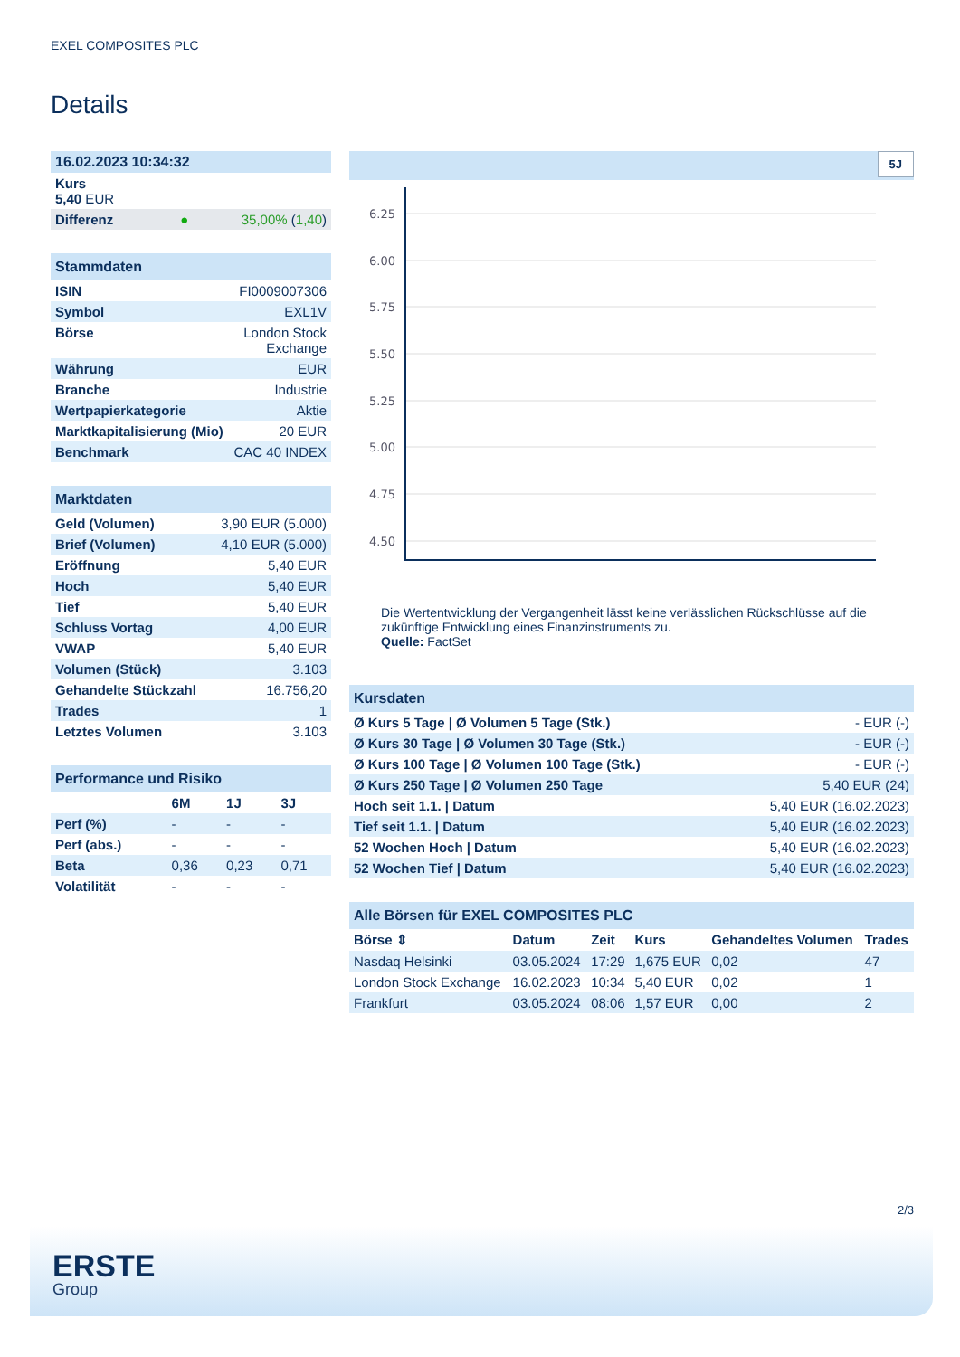EXEL COMPOSITES PLC
Details
| 16.02.2023 10:34:32 | |
| Kurs 5,40 EUR | |
| Differenz ● | 35,00% ( 1,40 ) |
| Stammdaten | |
| ISIN | FI0009007306 |
| Symbol | EXL1V |
| Börse | London Stock Exchange |
| Währung | EUR |
| Branche | Industrie |
| Wertpapierkategorie | Aktie |
| Marktkapitalisierung (Mio) | 20 EUR |
| Benchmark | CAC 40 INDEX |
| Marktdaten | |
| Geld (Volumen) | 3,90 EUR (5.000) |
| Brief (Volumen) | 4,10 EUR (5.000) |
| Eröffnung | 5,40 EUR |
| Hoch | 5,40 EUR |
| Tief | 5,40 EUR |
| Schluss Vortag | 4,00 EUR |
| VWAP | 5,40 EUR |
| Volumen (Stück) | 3.103 |
| Gehandelte Stückzahl | 16.756,20 |
| Trades | 1 |
| Letztes Volumen | 3.103 |
| Performance und Risiko | | | |
| | 6M | 1J | 3J |
| Perf (%) | - | - | - |
| Perf (abs.) | - | - | - |
| Beta | 0,36 | 0,23 | 0,71 |
| Volatilität | - | - | - |
5J
6.25
6.00
5.75
5.50
5.25
5.00
4.75
4.50
Die Wertentwicklung der Vergangenheit lässt keine verlässlichen Rückschlüsse auf die zukünftige Entwicklung eines Finanzinstruments zu.
Quelle: FactSet
| Kursdaten | |
| Ø Kurs 5 Tage / Ø Volumen 5 Tage (Stk.) | - EUR (-) |
| Ø Kurs 30 Tage / Ø Volumen 30 Tage (Stk.) | - EUR (-) |
| Ø Kurs 100 Tage / Ø Volumen 100 Tage (Stk.) | - EUR (-) |
| Ø Kurs 250 Tage / Ø Volumen 250 Tage | 5,40 EUR (24) |
| Hoch seit 1.1. / Datum | 5,40 EUR (16.02.2023) |
| Tief seit 1.1. / Datum | 5,40 EUR (16.02.2023) |
| 52 Wochen Hoch / Datum | 5,40 EUR (16.02.2023) |
| 52 Wochen Tief / Datum | 5,40 EUR (16.02.2023) |
| Alle Börsen für EXEL COMPOSITES PLC | | | | | |
| Börse ⇕ | Datum | Zeit | Kurs | Gehandeltes Volumen | Trades |
| Nasdaq Helsinki | 03.05.2024 | 17:29 | 1,675 EUR | 0,02 | 47 |
| London Stock Exchange | 16.02.2023 | 10:34 | 5,40 EUR | 0,02 | 1 |
| Frankfurt | 03.05.2024 | 08:06 | 1,57 EUR | 0,00 | 2 |
2/3
ERSTE
Group